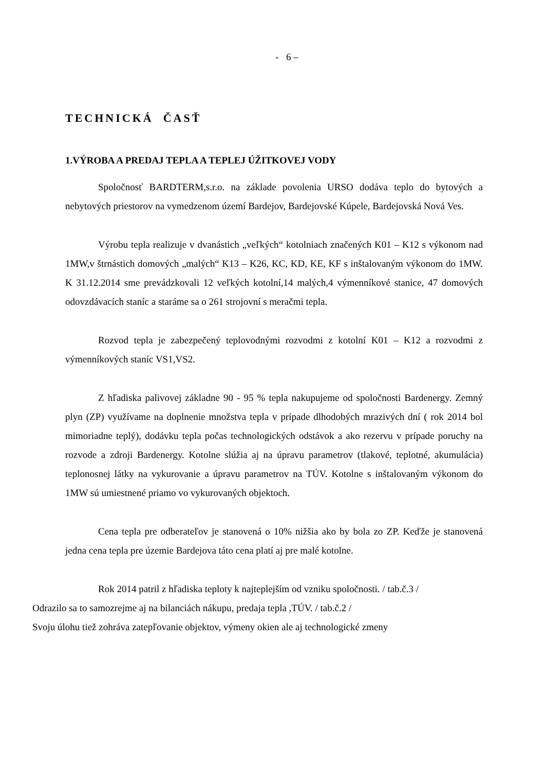- 6 –
TECHNICKÁ ČASŤ
1.VÝROBA A PREDAJ TEPLA A TEPLEJ ÚŽITKOVEJ VODY
Spoločnosť BARDTERM,s.r.o. na základe povolenia URSO dodáva teplo do bytových a nebytových priestorov na vymedzenom území Bardejov, Bardejovské Kúpele, Bardejovská Nová Ves.
Výrobu tepla realizuje v dvanástich „veľkých“ kotolniach značených K01 – K12 s výkonom nad 1MW,v štrnástich domových „malých“ K13 – K26, KC, KD, KE, KF s inštalovaným výkonom do 1MW. K 31.12.2014 sme prevádzkovali 12 veľkých kotolní,14 malých,4 výmenníkové stanice, 47 domových odovzdávacích staníc a staráme sa o 261 strojovní s meračmi tepla.
Rozvod tepla je zabezpečený teplovodnými rozvodmi z kotolní K01 – K12 a rozvodmi z výmenníkových staníc VS1,VS2.
Z hľadiska palivovej základne 90 - 95 % tepla nakupujeme od spoločnosti Bardenergy. Zemný plyn (ZP) využívame na doplnenie množstva tepla v prípade dlhodobých mrazivých dní ( rok 2014 bol mimoriadne teplý), dodávku tepla počas technologických odstávok a ako rezervu v prípade poruchy na rozvode a zdroji Bardenergy. Kotolne slúžia aj na úpravu parametrov (tlakové, teplotné, akumulácia) teplonosnej látky na vykurovanie a úpravu parametrov na TÚV. Kotolne s inštalovaným výkonom do 1MW sú umiestnené priamo vo vykurovaných objektoch.
Cena tepla pre odberateľov je stanovená o 10% nižšia ako by bola zo ZP. Keďže je stanovená jedna cena tepla pre územie Bardejova táto cena platí aj pre malé kotolne.
Rok 2014 patril z hľadiska teploty k najteplejším od vzniku spoločnosti. / tab.č.3 /
Odrazilo sa to samozrejme aj na bilanciách nákupu, predaja tepla ,TÚV. / tab.č.2 /
Svoju úlohu tiež zohráva zatepľovanie objektov, výmeny okien ale aj technologické zmeny